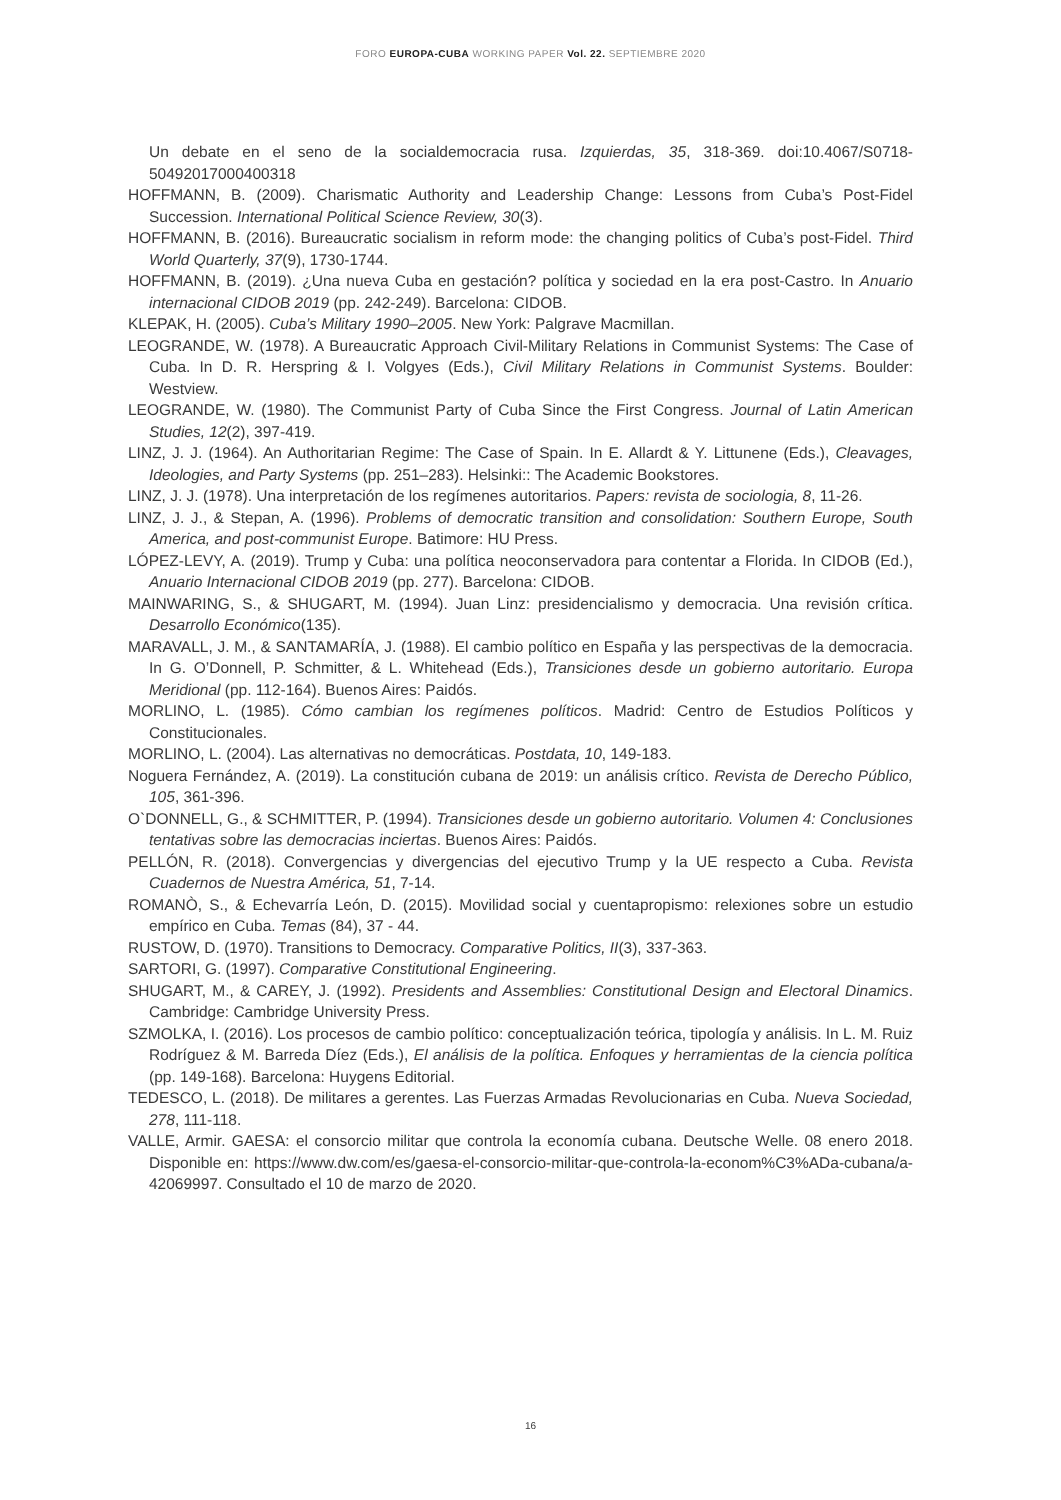FORO EUROPA-CUBA WORKING PAPER Vol. 22. SEPTIEMBRE 2020
Un debate en el seno de la socialdemocracia rusa. Izquierdas, 35, 318-369. doi:10.4067/S0718-50492017000400318
HOFFMANN, B. (2009). Charismatic Authority and Leadership Change: Lessons from Cuba’s Post-Fidel Succession. International Political Science Review, 30(3).
HOFFMANN, B. (2016). Bureaucratic socialism in reform mode: the changing politics of Cuba’s post-Fidel. Third World Quarterly, 37(9), 1730-1744.
HOFFMANN, B. (2019). ¿Una nueva Cuba en gestación? política y sociedad en la era post-Castro. In Anuario internacional CIDOB 2019 (pp. 242-249). Barcelona: CIDOB.
KLEPAK, H. (2005). Cuba’s Military 1990–2005. New York: Palgrave Macmillan.
LEOGRANDE, W. (1978). A Bureaucratic Approach Civil-Military Relations in Communist Systems: The Case of Cuba. In D. R. Herspring & I. Volgyes (Eds.), Civil Military Relations in Communist Systems. Boulder: Westview.
LEOGRANDE, W. (1980). The Communist Party of Cuba Since the First Congress. Journal of Latin American Studies, 12(2), 397-419.
LINZ, J. J. (1964). An Authoritarian Regime: The Case of Spain. In E. Allardt & Y. Littunene (Eds.), Cleavages, Ideologies, and Party Systems (pp. 251–283). Helsinki:: The Academic Bookstores.
LINZ, J. J. (1978). Una interpretación de los regímenes autoritarios. Papers: revista de sociologia, 8, 11-26.
LINZ, J. J., & Stepan, A. (1996). Problems of democratic transition and consolidation: Southern Europe, South America, and post-communist Europe. Batimore: HU Press.
LÓPEZ-LEVY, A. (2019). Trump y Cuba: una política neoconservadora para contentar a Florida. In CIDOB (Ed.), Anuario Internacional CIDOB 2019 (pp. 277). Barcelona: CIDOB.
MAINWARING, S., & SHUGART, M. (1994). Juan Linz: presidencialismo y democracia. Una revisión crítica. Desarrollo Económico(135).
MARAVALL, J. M., & SANTAMARÍA, J. (1988). El cambio político en España y las perspectivas de la democracia. In G. O’Donnell, P. Schmitter, & L. Whitehead (Eds.), Transiciones desde un gobierno autoritario. Europa Meridional (pp. 112-164). Buenos Aires: Paidós.
MORLINO, L. (1985). Cómo cambian los regímenes políticos. Madrid: Centro de Estudios Políticos y Constitucionales.
MORLINO, L. (2004). Las alternativas no democráticas. Postdata, 10, 149-183.
Noguera Fernández, A. (2019). La constitución cubana de 2019: un análisis crítico. Revista de Derecho Público, 105, 361-396.
O`DONNELL, G., & SCHMITTER, P. (1994). Transiciones desde un gobierno autoritario. Volumen 4: Conclusiones tentativas sobre las democracias inciertas. Buenos Aires: Paidós.
PELLÓN, R. (2018). Convergencias y divergencias del ejecutivo Trump y la UE respecto a Cuba. Revista Cuadernos de Nuestra América, 51, 7-14.
ROMANÒ, S., & Echevarría León, D. (2015). Movilidad social y cuentapropismo: relexiones sobre un estudio empírico en Cuba. Temas (84), 37 - 44.
RUSTOW, D. (1970). Transitions to Democracy. Comparative Politics, II(3), 337-363.
SARTORI, G. (1997). Comparative Constitutional Engineering.
SHUGART, M., & CAREY, J. (1992). Presidents and Assemblies: Constitutional Design and Electoral Dinamics. Cambridge: Cambridge University Press.
SZMOLKA, I. (2016). Los procesos de cambio político: conceptualización teórica, tipología y análisis. In L. M. Ruiz Rodríguez & M. Barreda Díez (Eds.), El análisis de la política. Enfoques y herramientas de la ciencia política (pp. 149-168). Barcelona: Huygens Editorial.
TEDESCO, L. (2018). De militares a gerentes. Las Fuerzas Armadas Revolucionarias en Cuba. Nueva Sociedad, 278, 111-118.
VALLE, Armir. GAESA: el consorcio militar que controla la economía cubana. Deutsche Welle. 08 enero 2018. Disponible en: https://www.dw.com/es/gaesa-el-consorcio-militar-que-controla-la-econom%C3%ADa-cubana/a-42069997. Consultado el 10 de marzo de 2020.
16